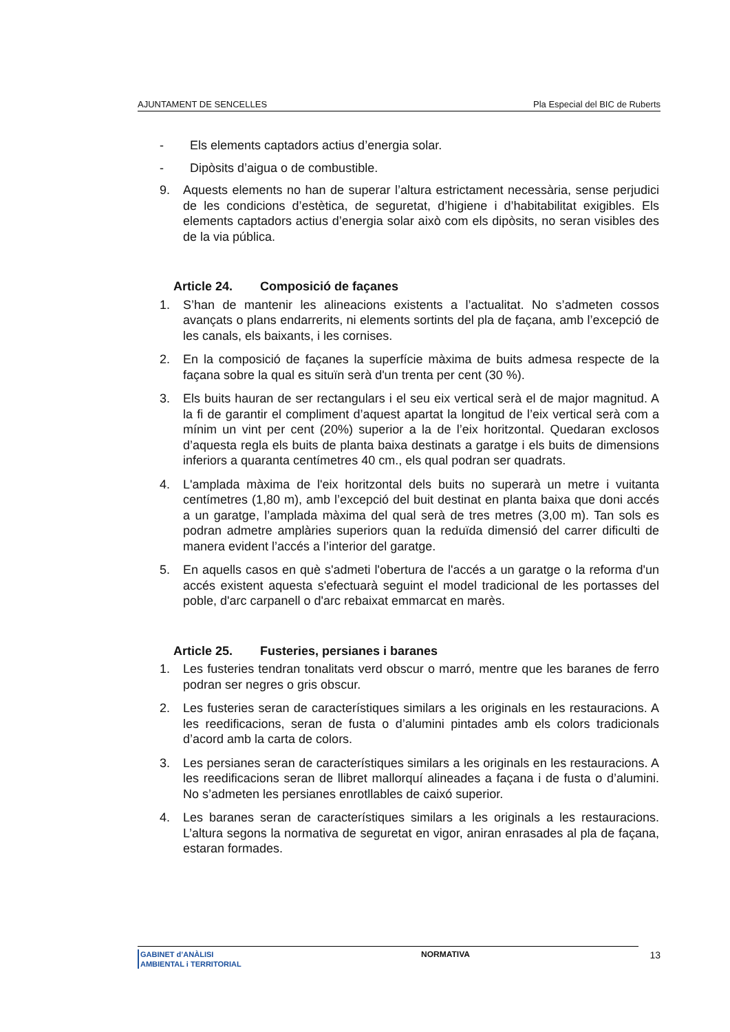AJUNTAMENT DE SENCELLES Pla Especial del BIC de Ruberts
- Els elements captadors actius d’energia solar.
- Dipòsits d’aigua o de combustible.
9. Aquests elements no han de superar l’altura estrictament necessària, sense perjudici de les condicions d’estètica, de seguretat, d’higiene i d’habitabilitat exigibles. Els elements captadors actius d’energia solar això com els dipòsits, no seran visibles des de la via pública.
Article 24. Composició de façanes
1. S’han de mantenir les alineacions existents a l’actualitat. No s’admeten cossos avançats o plans endarrerits, ni elements sortints del pla de façana, amb l’excepció de les canals, els baixants, i les cornises.
2. En la composició de façanes la superfície màxima de buits admesa respecte de la façana sobre la qual es situïn serà d'un trenta per cent (30 %).
3. Els buits hauran de ser rectangulars i el seu eix vertical serà el de major magnitud. A la fi de garantir el compliment d’aquest apartat la longitud de l’eix vertical serà com a mínim un vint per cent (20%) superior a la de l’eix horitzontal. Quedaran exclosos d’aquesta regla els buits de planta baixa destinats a garatge i els buits de dimensions inferiors a quaranta centímetres 40 cm., els qual podran ser quadrats.
4. L'amplada màxima de l'eix horitzontal dels buits no superarà un metre i vuitanta centímetres (1,80 m), amb l’excepció del buit destinat en planta baixa que doni accés a un garatge, l’amplada màxima del qual serà de tres metres (3,00 m). Tan sols es podran admetre amplàries superiors quan la reduïda dimensió del carrer dificulti de manera evident l’accés a l’interior del garatge.
5. En aquells casos en què s'admeti l'obertura de l'accés a un garatge o la reforma d'un accés existent aquesta s'efectuarà seguint el model tradicional de les portasses del poble, d'arc carpanell o d'arc rebaixat emmarcat en marès.
Article 25. Fusteries, persianes i baranes
1. Les fusteries tendran tonalitats verd obscur o marró, mentre que les baranes de ferro podran ser negres o gris obscur.
2. Les fusteries seran de característiques similars a les originals en les restauracions. A les reedificacions, seran de fusta o d’alumini pintades amb els colors tradicionals d’acord amb la carta de colors.
3. Les persianes seran de característiques similars a les originals en les restauracions. A les reedificacions seran de llibret mallorquí alineades a façana i de fusta o d’alumini. No s’admeten les persianes enrotllables de caixó superior.
4. Les baranes seran de característiques similars a les originals a les restauracions. L’altura segons la normativa de seguretat en vigor, aniran enrasades al pla de façana, estaran formades.
GABINET d’ANÀLISI
AMBIENTAL i TERRITORIAL
NORMATIVA 13